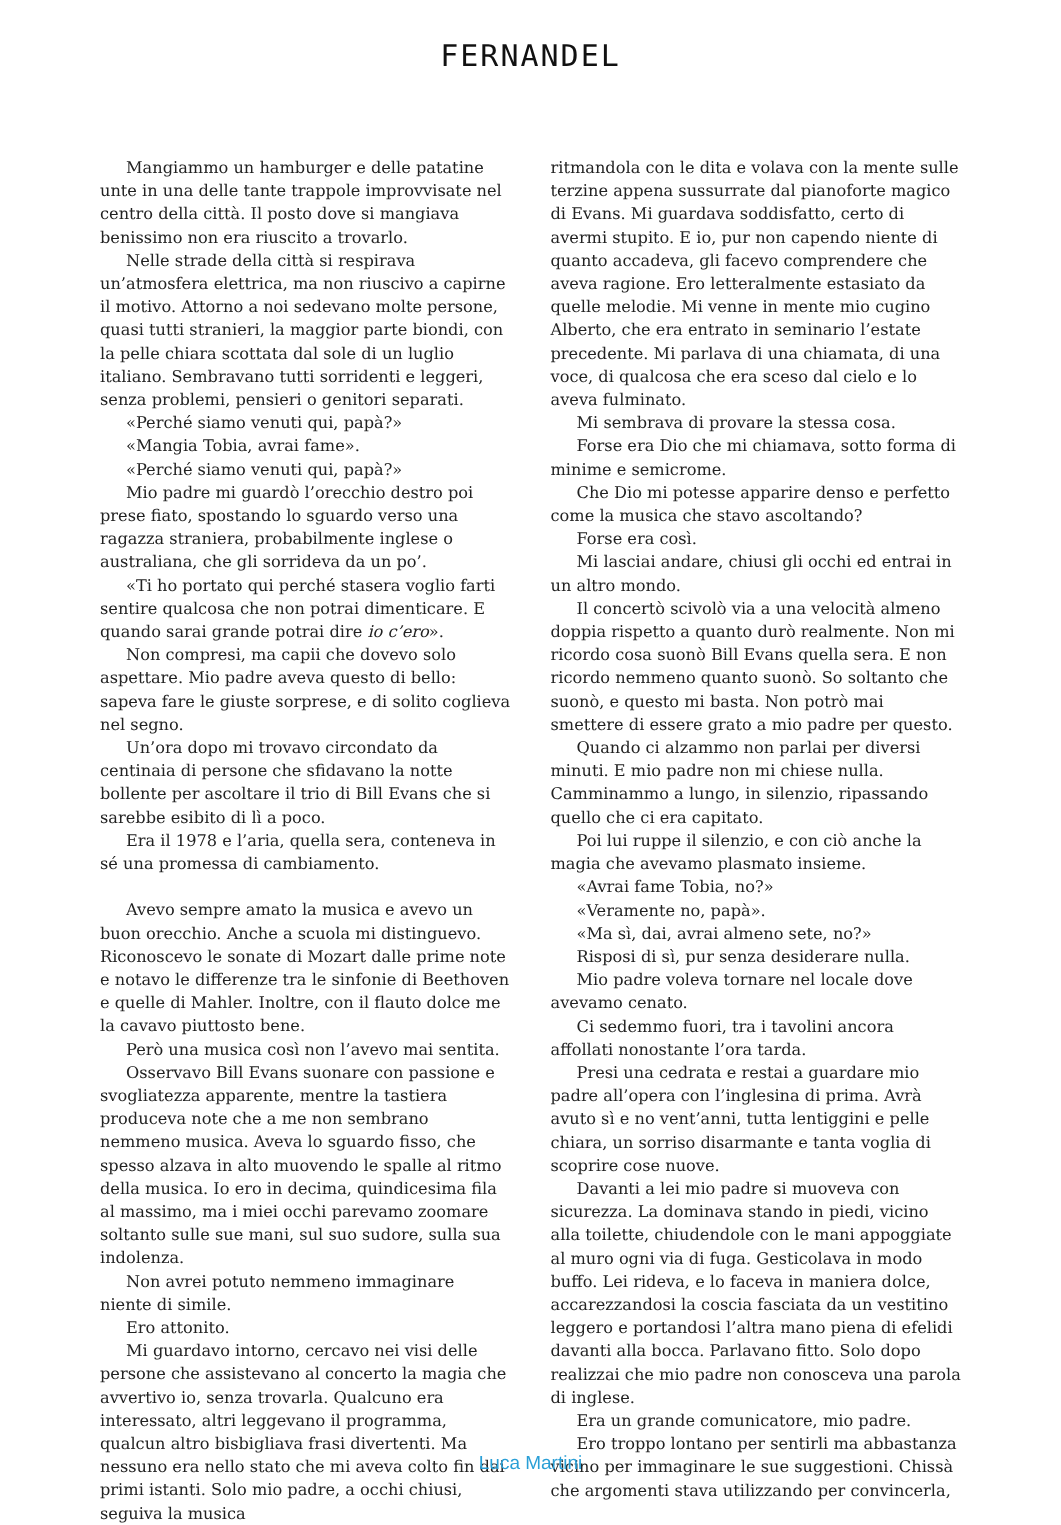FERNANDEL
Mangiammo un hamburger e delle patatine unte in una delle tante trappole improvvisate nel centro della città. Il posto dove si mangiava benissimo non era riuscito a trovarlo.
Nelle strade della città si respirava un’atmosfera elettrica, ma non riuscivo a capirne il motivo. Attorno a noi sedevano molte persone, quasi tutti stranieri, la maggior parte biondi, con la pelle chiara scottata dal sole di un luglio italiano. Sembravano tutti sorridenti e leggeri, senza problemi, pensieri o genitori separati.
«Perché siamo venuti qui, papà?»
«Mangia Tobia, avrai fame».
«Perché siamo venuti qui, papà?»
Mio padre mi guardò l’orecchio destro poi prese fiato, spostando lo sguardo verso una ragazza straniera, probabilmente inglese o australiana, che gli sorrideva da un po’.
«Ti ho portato qui perché stasera voglio farti sentire qualcosa che non potrai dimenticare. E quando sarai grande potrai dire io c’ero».
Non compresi, ma capii che dovevo solo aspettare. Mio padre aveva questo di bello: sapeva fare le giuste sorprese, e di solito coglieva nel segno.
Un’ora dopo mi trovavo circondato da centinaia di persone che sfidavano la notte bollente per ascoltare il trio di Bill Evans che si sarebbe esibito di lì a poco.
Era il 1978 e l’aria, quella sera, conteneva in sé una promessa di cambiamento.
Avevo sempre amato la musica e avevo un buon orecchio. Anche a scuola mi distinguevo. Riconoscevo le sonate di Mozart dalle prime note e notavo le differenze tra le sinfonie di Beethoven e quelle di Mahler. Inoltre, con il flauto dolce me la cavavo piuttosto bene.
Però una musica così non l’avevo mai sentita.
Osservavo Bill Evans suonare con passione e svogliatezza apparente, mentre la tastiera produceva note che a me non sembrano nemmeno musica. Aveva lo sguardo fisso, che spesso alzava in alto muovendo le spalle al ritmo della musica. Io ero in decima, quindicesima fila al massimo, ma i miei occhi parevamo zoomare soltanto sulle sue mani, sul suo sudore, sulla sua indolenza.
Non avrei potuto nemmeno immaginare niente di simile.
Ero attonito.
Mi guardavo intorno, cercavo nei visi delle persone che assistevano al concerto la magia che avvertivo io, senza trovarla. Qualcuno era interessato, altri leggevano il programma, qualcun altro bisbigliava frasi divertenti. Ma nessuno era nello stato che mi aveva colto fin dai primi istanti. Solo mio padre, a occhi chiusi, seguiva la musica
ritmandola con le dita e volava con la mente sulle terzine appena sussurrate dal pianoforte magico di Evans. Mi guardava soddisfatto, certo di avermi stupito. E io, pur non capendo niente di quanto accadeva, gli facevo comprendere che aveva ragione. Ero letteralmente estasiato da quelle melodie. Mi venne in mente mio cugino Alberto, che era entrato in seminario l’estate precedente. Mi parlava di una chiamata, di una voce, di qualcosa che era sceso dal cielo e lo aveva fulminato.
Mi sembrava di provare la stessa cosa.
Forse era Dio che mi chiamava, sotto forma di minime e semicrome.
Che Dio mi potesse apparire denso e perfetto come la musica che stavo ascoltando?
Forse era così.
Mi lasciai andare, chiusi gli occhi ed entrai in un altro mondo.
Il concertò scivolò via a una velocità almeno doppia rispetto a quanto durò realmente. Non mi ricordo cosa suonò Bill Evans quella sera. E non ricordo nemmeno quanto suonò. So soltanto che suonò, e questo mi basta. Non potrò mai smettere di essere grato a mio padre per questo.
Quando ci alzammo non parlai per diversi minuti. E mio padre non mi chiese nulla. Camminammo a lungo, in silenzio, ripassando quello che ci era capitato.
Poi lui ruppe il silenzio, e con ciò anche la magia che avevamo plasmato insieme.
«Avrai fame Tobia, no?»
«Veramente no, papà».
«Ma sì, dai, avrai almeno sete, no?»
Risposi di sì, pur senza desiderare nulla.
Mio padre voleva tornare nel locale dove avevamo cenato.
Ci sedemmo fuori, tra i tavolini ancora affollati nonostante l’ora tarda.
Presi una cedrata e restai a guardare mio padre all’opera con l’inglesina di prima. Avrà avuto sì e no vent’anni, tutta lentiggini e pelle chiara, un sorriso disarmante e tanta voglia di scoprire cose nuove.
Davanti a lei mio padre si muoveva con sicurezza. La dominava stando in piedi, vicino alla toilette, chiudendole con le mani appoggiate al muro ogni via di fuga. Gesticolava in modo buffo. Lei rideva, e lo faceva in maniera dolce, accarezzandosi la coscia fasciata da un vestitino leggero e portandosi l’altra mano piena di efelidi davanti alla bocca. Parlavano fitto. Solo dopo realizzai che mio padre non conosceva una parola di inglese.
Era un grande comunicatore, mio padre.
Ero troppo lontano per sentirli ma abbastanza vicino per immaginare le sue suggestioni. Chissà che argomenti stava utilizzando per convincerla,
Luca Martini